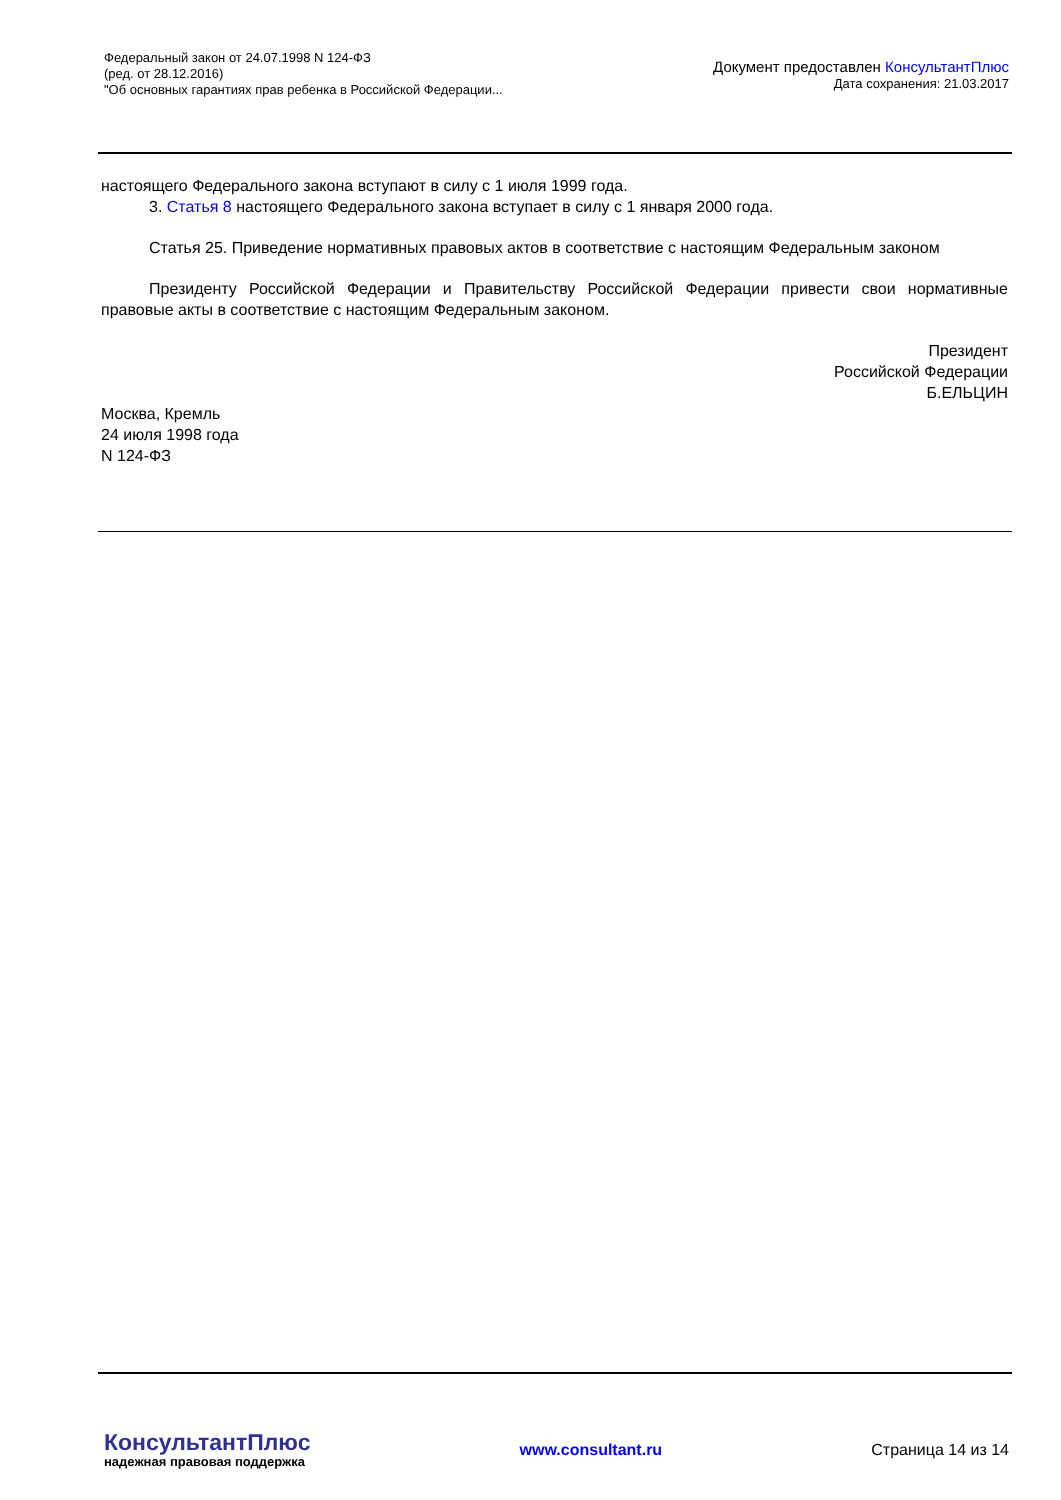Федеральный закон от 24.07.1998 N 124-ФЗ
(ред. от 28.12.2016)
"Об основных гарантиях прав ребенка в Российской Федерации...
Документ предоставлен КонсультантПлюс
Дата сохранения: 21.03.2017
настоящего Федерального закона вступают в силу с 1 июля 1999 года.
3. Статья 8 настоящего Федерального закона вступает в силу с 1 января 2000 года.
Статья 25. Приведение нормативных правовых актов в соответствие с настоящим Федеральным законом
Президенту Российской Федерации и Правительству Российской Федерации привести свои нормативные правовые акты в соответствие с настоящим Федеральным законом.
Президент
Российской Федерации
Б.ЕЛЬЦИН
Москва, Кремль
24 июля 1998 года
N 124-ФЗ
КонсультантПлюс
надежная правовая поддержка
www.consultant.ru Страница 14 из 14